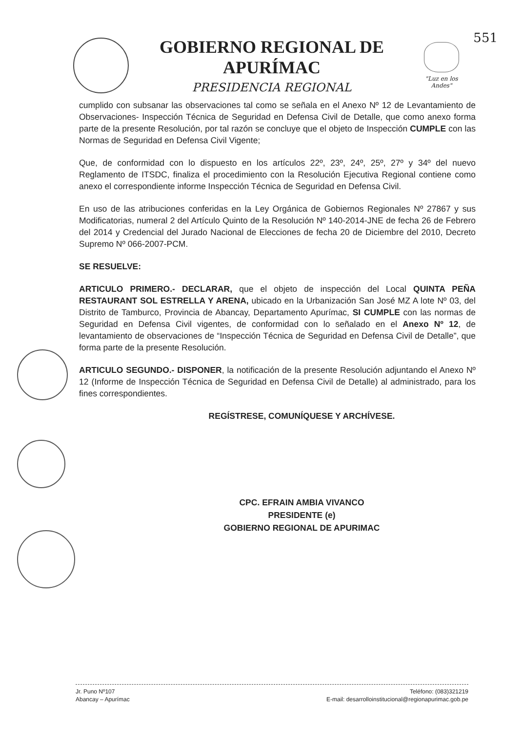551
GOBIERNO REGIONAL DE APURÍMAC
PRESIDENCIA REGIONAL
"Luz en los Andes"
cumplido con subsanar las observaciones tal como se señala en el Anexo Nº 12 de Levantamiento de Observaciones- Inspección Técnica de Seguridad en Defensa Civil de Detalle, que como anexo forma parte de la presente Resolución, por tal razón se concluye que el objeto de Inspección CUMPLE con las Normas de Seguridad en Defensa Civil Vigente;
Que, de conformidad con lo dispuesto en los artículos 22º, 23º, 24º, 25º, 27º y 34º del nuevo Reglamento de ITSDC, finaliza el procedimiento con la Resolución Ejecutiva Regional contiene como anexo el correspondiente informe Inspección Técnica de Seguridad en Defensa Civil.
En uso de las atribuciones conferidas en la Ley Orgánica de Gobiernos Regionales Nº 27867 y sus Modificatorias, numeral 2 del Artículo Quinto de la Resolución Nº 140-2014-JNE de fecha 26 de Febrero del 2014 y Credencial del Jurado Nacional de Elecciones de fecha 20 de Diciembre del 2010, Decreto Supremo Nº 066-2007-PCM.
SE RESUELVE:
ARTICULO PRIMERO.- DECLARAR, que el objeto de inspección del Local QUINTA PEÑA RESTAURANT SOL ESTRELLA Y ARENA, ubicado en la Urbanización San José MZ A lote Nº 03, del Distrito de Tamburco, Provincia de Abancay, Departamento Apurímac, SI CUMPLE con las normas de Seguridad en Defensa Civil vigentes, de conformidad con lo señalado en el Anexo Nº 12, de levantamiento de observaciones de “Inspección Técnica de Seguridad en Defensa Civil de Detalle”, que forma parte de la presente Resolución.
ARTICULO SEGUNDO.- DISPONER, la notificación de la presente Resolución adjuntando el Anexo Nº 12 (Informe de Inspección Técnica de Seguridad en Defensa Civil de Detalle) al administrado, para los fines correspondientes.
REGÍSTRESE, COMUNÍQUESE Y ARCHÍVESE.
CPC. EFRAIN AMBIA VIVANCO
PRESIDENTE (e)
GOBIERNO REGIONAL DE APURIMAC
Jr. Puno Nº107
Abancay – Apurímac
Teléfono: (083)321219
E-mail: desarrolloinstitucional@regionapurimac.gob.pe